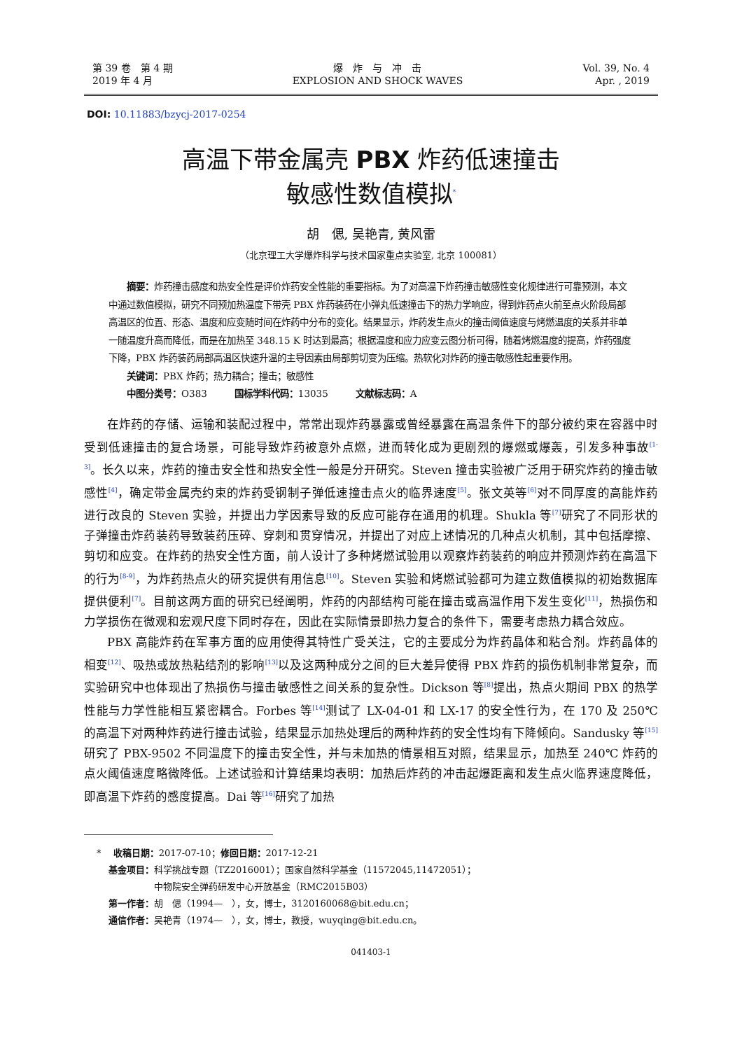第 39 卷　第 4 期
2019 年 4 月
爆　炸　与　冲　击
EXPLOSION AND SHOCK WAVES
Vol. 39, No. 4
Apr. , 2019
DOI: 10.11883/bzycj-2017-0254
高温下带金属壳 PBX 炸药低速撞击
敏感性数值模拟<sup>*</sup>
胡　偲, 吴艳青, 黄风雷
（北京理工大学爆炸科学与技术国家重点实验室, 北京 100081）
　　摘要：炸药撞击感度和热安全性是评价炸药安全性能的重要指标。为了对高温下炸药撞击敏感性变化规律进行可靠预测，本文中通过数值模拟，研究不同预加热温度下带壳 PBX 炸药装药在小弹丸低速撞击下的热力学响应，得到炸药点火前至点火阶段局部高温区的位置、形态、温度和应变随时间在炸药中分布的变化。结果显示，炸药发生点火的撞击阈值速度与烤燃温度的关系并非单一随温度升高而降低，而是在加热至 348.15 K 时达到最高；根据温度和应力应变云图分析可得，随着烤燃温度的提高，炸药强度下降，PBX 炸药装药局部高温区快速升温的主导因素由局部剪切变为压缩。热软化对炸药的撞击敏感性起重要作用。
　　关键词：PBX 炸药；热力耦合；撞击；敏感性
　　中图分类号：O383　　　国标学科代码：13035　　　文献标志码：A
在炸药的存储、运输和装配过程中，常常出现炸药暴露或曾经暴露在高温条件下的部分被约束在容器中时受到低速撞击的复合场景，可能导致炸药被意外点燃，进而转化成为更剧烈的爆燃或爆轰，引发多种事故<sup>[1-3]</sup>。长久以来，炸药的撞击安全性和热安全性一般是分开研究。Steven 撞击实验被广泛用于研究炸药的撞击敏感性<sup>[4]</sup>，确定带金属壳约束的炸药受钢制子弹低速撞击点火的临界速度<sup>[5]</sup>。张文英等<sup>[6]</sup>对不同厚度的高能炸药进行改良的 Steven 实验，并提出力学因素导致的反应可能存在通用的机理。Shukla 等<sup>[7]</sup>研究了不同形状的子弹撞击炸药装药导致装药压碎、穿刺和贯穿情况，并提出了对应上述情况的几种点火机制，其中包括摩擦、剪切和应变。在炸药的热安全性方面，前人设计了多种烤燃试验用以观察炸药装药的响应并预测炸药在高温下的行为<sup>[8-9]</sup>，为炸药热点火的研究提供有用信息<sup>[10]</sup>。Steven 实验和烤燃试验都可为建立数值模拟的初始数据库提供便利<sup>[7]</sup>。目前这两方面的研究已经阐明，炸药的内部结构可能在撞击或高温作用下发生变化<sup>[11]</sup>，热损伤和力学损伤在微观和宏观尺度下同时存在，因此在实际情景即热力复合的条件下，需要考虑热力耦合效应。
PBX 高能炸药在军事方面的应用使得其特性广受关注，它的主要成分为炸药晶体和粘合剂。炸药晶体的相变<sup>[12]</sup>、吸热或放热粘结剂的影响<sup>[13]</sup>以及这两种成分之间的巨大差异使得 PBX 炸药的损伤机制非常复杂，而实验研究中也体现出了热损伤与撞击敏感性之间关系的复杂性。Dickson 等<sup>[8]</sup>提出，热点火期间 PBX 的热学性能与力学性能相互紧密耦合。Forbes 等<sup>[14]</sup>测试了 LX-04-01 和 LX-17 的安全性行为，在 170 及 250℃ 的高温下对两种炸药进行撞击试验，结果显示加热处理后的两种炸药的安全性均有下降倾向。Sandusky 等<sup>[15]</sup>研究了 PBX-9502 不同温度下的撞击安全性，并与未加热的情景相互对照，结果显示，加热至 240℃ 炸药的点火阈值速度略微降低。上述试验和计算结果均表明：加热后炸药的冲击起爆距离和发生点火临界速度降低，即高温下炸药的感度提高。Dai 等<sup>[16]</sup>研究了加热
* 　收稿日期：2017-07-10；修回日期：2017-12-21
　 基金项目：科学挑战专题（TZ2016001）；国家自然科学基金（11572045,11472051）；
　　　　　　 中物院安全弹药研发中心开放基金（RMC2015B03）
　 第一作者：胡　偲（1994—　），女，博士，3120160068@bit.edu.cn；
　 通信作者：吴艳青（1974—　），女，博士，教授，wuyqing@bit.edu.cn。
041403-1